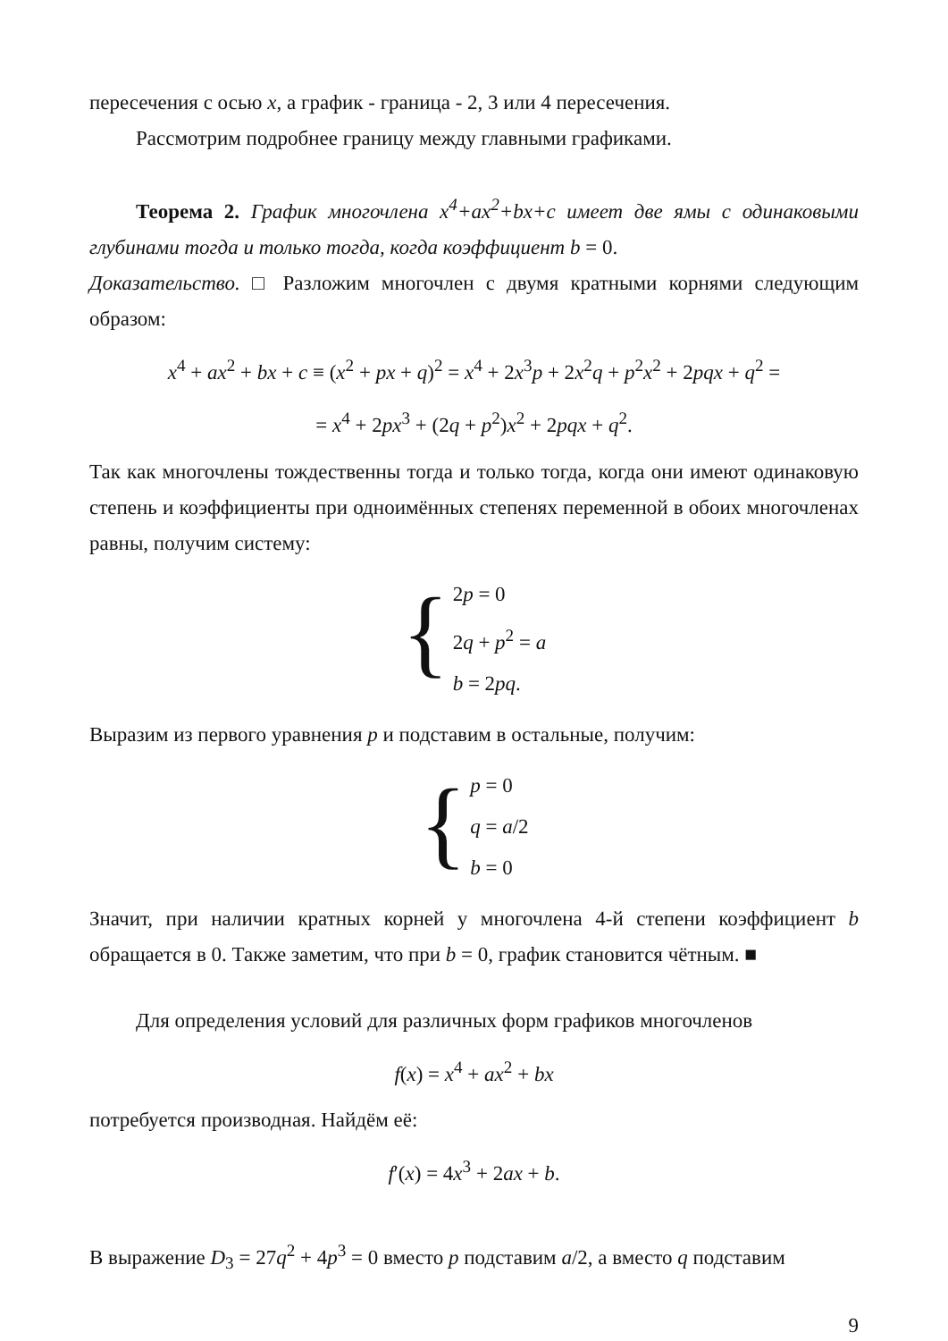пересечения с осью x, а график - граница - 2, 3 или 4 пересечения.
Рассмотрим подробнее границу между главными графиками.
Теорема 2. График многочлена x<sup>4</sup>+ax<sup>2</sup>+bx+c имеет две ямы с одинаковыми глубинами тогда и только тогда, когда коэффициент b = 0.
Доказательство. □ Разложим многочлен с двумя кратными корнями следующим образом:
x<sup>4</sup> + ax<sup>2</sup> + bx + c ≡ (x<sup>2</sup> + px + q)<sup>2</sup> = x<sup>4</sup> + 2x<sup>3</sup>p + 2x<sup>2</sup>q + p<sup>2</sup>x<sup>2</sup> + 2pqx + q<sup>2</sup> =
= x<sup>4</sup> + 2px<sup>3</sup> + (2q + p<sup>2</sup>)x<sup>2</sup> + 2pqx + q<sup>2</sup>.
Так как многочлены тождественны тогда и только тогда, когда они имеют одинаковую степень и коэффициенты при одноимённых степенях переменной в обоих многочленах равны, получим систему:
{
2p = 0
2q + p<sup>2</sup> = a
b = 2pq.
Выразим из первого уравнения p и подставим в остальные, получим:
{
p = 0
q = a/2
b = 0
Значит, при наличии кратных корней у многочлена 4-й степени коэффициент b обращается в 0. Также заметим, что при b = 0, график становится чётным. ■
Для определения условий для различных форм графиков многочленов
f(x) = x<sup>4</sup> + ax<sup>2</sup> + bx
потребуется производная. Найдём её:
f′(x) = 4x<sup>3</sup> + 2ax + b.
В выражение D<sub>3</sub> = 27q<sup>2</sup> + 4p<sup>3</sup> = 0 вместо p подставим a/2, а вместо q подставим
9